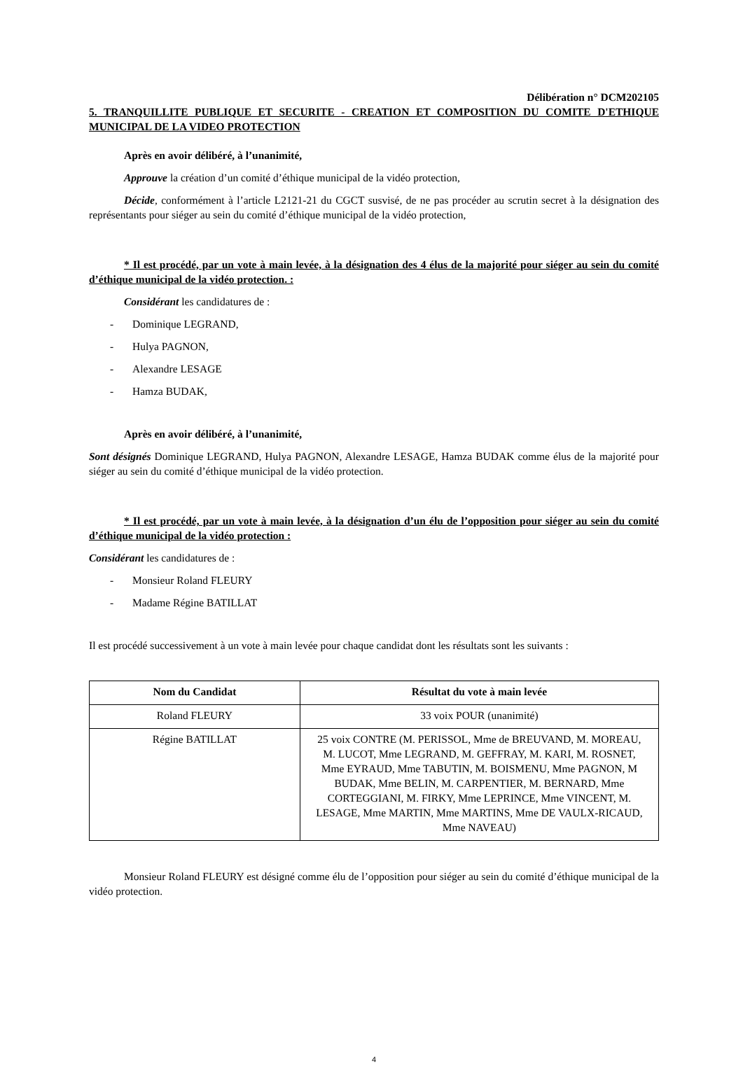Délibération n° DCM202105
5. TRANQUILLITE PUBLIQUE ET SECURITE - CREATION ET COMPOSITION DU COMITE D'ETHIQUE MUNICIPAL DE LA VIDEO PROTECTION
Après en avoir délibéré, à l’unanimité,
Approuve la création d’un comité d’éthique municipal de la vidéo protection,
Décide, conformément à l’article L2121-21 du CGCT susvisé, de ne pas procéder au scrutin secret à la désignation des représentants pour siéger au sein du comité d’éthique municipal de la vidéo protection,
* Il est procédé, par un vote à main levée, à la désignation des 4 élus de la majorité pour siéger au sein du comité d’éthique municipal de la vidéo protection. :
Considérant les candidatures de :
- Dominique LEGRAND,
- Hulya PAGNON,
- Alexandre LESAGE
- Hamza BUDAK,
Après en avoir délibéré, à l’unanimité,
Sont désignés Dominique LEGRAND, Hulya PAGNON, Alexandre LESAGE, Hamza BUDAK comme élus de la majorité pour siéger au sein du comité d’éthique municipal de la vidéo protection.
* Il est procédé, par un vote à main levée, à la désignation d’un élu de l’opposition pour siéger au sein du comité d’éthique municipal de la vidéo protection :
Considérant les candidatures de :
- Monsieur Roland FLEURY
- Madame Régine BATILLAT
Il est procédé successivement à un vote à main levée pour chaque candidat dont les résultats sont les suivants :
| Nom du Candidat | Résultat du vote à main levée |
| --- | --- |
| Roland FLEURY | 33 voix POUR (unanimité) |
| Régine BATILLAT | 25 voix CONTRE (M. PERISSOL, Mme de BREUVAND, M. MOREAU, M. LUCOT, Mme LEGRAND, M. GEFFRAY, M. KARI, M. ROSNET, Mme EYRAUD, Mme TABUTIN, M. BOISMENU, Mme PAGNON, M BUDAK, Mme BELIN, M. CARPENTIER, M. BERNARD, Mme CORTEGGIANI, M. FIRKY, Mme LEPRINCE, Mme VINCENT, M. LESAGE, Mme MARTIN, Mme MARTINS, Mme DE VAULX-RICAUD, Mme NAVEAU) |
Monsieur Roland FLEURY est désigné comme élu de l’opposition pour siéger au sein du comité d’éthique municipal de la vidéo protection.
4